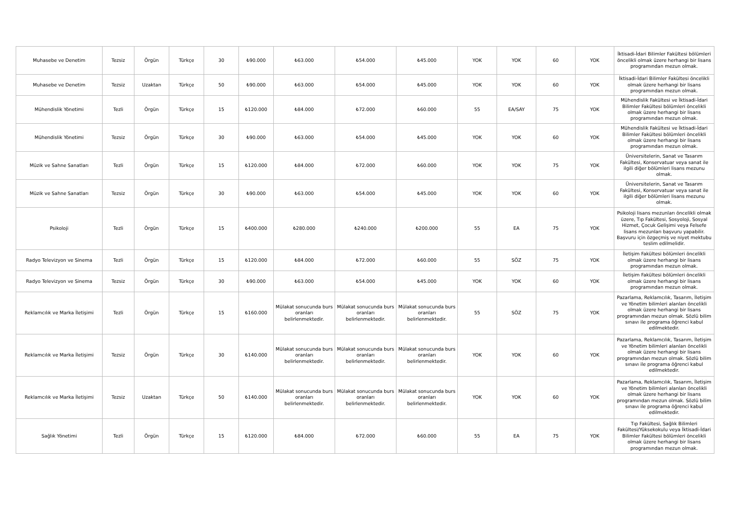| Muhasebe ve Denetim | Tezsiz | Örgün | Türkçe | 30 | ₺90.000 | ₺63.000 | ₺54.000 | ₺45.000 | YOK | YOK | 60 | YOK | İktisadi-İdari Bilimler Fakültesi bölümleri öncelikli olmak üzere herhangi bir lisans programından mezun olmak. |
| Muhasebe ve Denetim | Tezsiz | Uzaktan | Türkçe | 50 | ₺90.000 | ₺63.000 | ₺54.000 | ₺45.000 | YOK | YOK | 60 | YOK | İktisadi-İdari Bilimler Fakültesi öncelikli olmak üzere herhangi bir lisans programından mezun olmak. |
| Mühendislik Yönetimi | Tezli | Örgün | Türkçe | 15 | ₺120.000 | ₺84.000 | ₺72.000 | ₺60.000 | 55 | EA/SAY | 75 | YOK | Mühendislik Fakültesi ve İktisadi-İdari Bilimler Fakültesi bölümleri öncelikli olmak üzere herhangi bir lisans programından mezun olmak. |
| Mühendislik Yönetimi | Tezsiz | Örgün | Türkçe | 30 | ₺90.000 | ₺63.000 | ₺54.000 | ₺45.000 | YOK | YOK | 60 | YOK | Mühendislik Fakültesi ve İktisadi-İdari Bilimler Fakültesi bölümleri öncelikli olmak üzere herhangi bir lisans programından mezun olmak. |
| Müzik ve Sahne Sanatları | Tezli | Örgün | Türkçe | 15 | ₺120.000 | ₺84.000 | ₺72.000 | ₺60.000 | YOK | YOK | 75 | YOK | Üniversitelerin, Sanat ve Tasarım Fakültesi, Konservatuar veya sanat ile ilgili diğer bölümleri lisans mezunu olmak. |
| Müzik ve Sahne Sanatları | Tezsiz | Örgün | Türkçe | 30 | ₺90.000 | ₺63.000 | ₺54.000 | ₺45.000 | YOK | YOK | 60 | YOK | Üniversitelerin, Sanat ve Tasarım Fakültesi, Konservatuar veya sanat ile ilgili diğer bölümleri lisans mezunu olmak. |
| Psikoloji | Tezli | Örgün | Türkçe | 15 | ₺400.000 | ₺280.000 | ₺240.000 | ₺200.000 | 55 | EA | 75 | YOK | Psikoloji lisans mezunları öncelikli olmak üzere, Tıp Fakültesi, Sosyoloji, Sosyal Hizmet, Çocuk Gelişimi veya Felsefe lisans mezunları başvuru yapabilir. Başvuru için özgeçmiş ve niyet mektubu teslim edilmelidir. |
| Radyo Televizyon ve Sinema | Tezli | Örgün | Türkçe | 15 | ₺120.000 | ₺84.000 | ₺72.000 | ₺60.000 | 55 | SÖZ | 75 | YOK | İletişim Fakültesi bölümleri öncelikli olmak üzere herhangi bir lisans programından mezun olmak. |
| Radyo Televizyon ve Sinema | Tezsiz | Örgün | Türkçe | 30 | ₺90.000 | ₺63.000 | ₺54.000 | ₺45.000 | YOK | YOK | 60 | YOK | İletişim Fakültesi bölümleri öncelikli olmak üzere herhangi bir lisans programından mezun olmak. |
| Reklamcılık ve Marka İletişimi | Tezli | Örgün | Türkçe | 15 | ₺160.000 | Mülakat sonucunda burs oranları belirlenmektedir. | Mülakat sonucunda burs oranları belirlenmektedir. | Mülakat sonucunda burs oranları belirlenmektedir. | 55 | SÖZ | 75 | YOK | Pazarlama, Reklamcılık, Tasarım, İletişim ve Yönetim bilimleri alanları öncelikli olmak üzere herhangi bir lisans programından mezun olmak. Sözlü bilim sınavı ile programa öğrenci kabul edilmektedir. |
| Reklamcılık ve Marka İletişimi | Tezsiz | Örgün | Türkçe | 30 | ₺140.000 | Mülakat sonucunda burs oranları belirlenmektedir. | Mülakat sonucunda burs oranları belirlenmektedir. | Mülakat sonucunda burs oranları belirlenmektedir. | YOK | YOK | 60 | YOK | Pazarlama, Reklamcılık, Tasarım, İletişim ve Yönetim bilimleri alanları öncelikli olmak üzere herhangi bir lisans programından mezun olmak. Sözlü bilim sınavı ile programa öğrenci kabul edilmektedir. |
| Reklamcılık ve Marka İletişimi | Tezsiz | Uzaktan | Türkçe | 50 | ₺140.000 | Mülakat sonucunda burs oranları belirlenmektedir. | Mülakat sonucunda burs oranları belirlenmektedir. | Mülakat sonucunda burs oranları belirlenmektedir. | YOK | YOK | 60 | YOK | Pazarlama, Reklamcılık, Tasarım, İletişim ve Yönetim bilimleri alanları öncelikli olmak üzere herhangi bir lisans programından mezun olmak. Sözlü bilim sınavı ile programa öğrenci kabul edilmektedir. |
| Sağlık Yönetimi | Tezli | Örgün | Türkçe | 15 | ₺120.000 | ₺84.000 | ₺72.000 | ₺60.000 | 55 | EA | 75 | YOK | Tıp Fakültesi, Sağlık Bilimleri Fakültesi/Yüksekokulu veya İktisadi-İdari Bilimler Fakültesi bölümleri öncelikli olmak üzere herhangi bir lisans programından mezun olmak. |